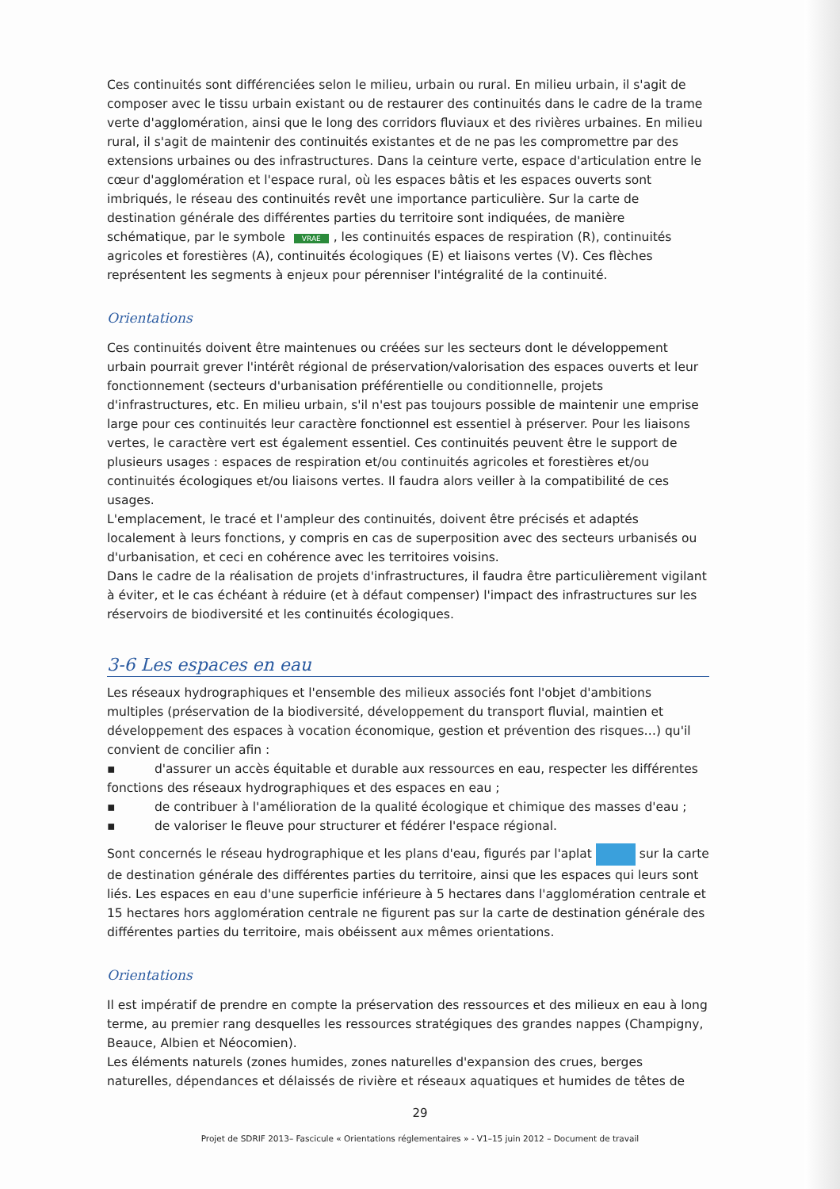Ces continuités sont différenciées selon le milieu, urbain ou rural. En milieu urbain, il s'agit de composer avec le tissu urbain existant ou de restaurer des continuités dans le cadre de la trame verte d'agglomération, ainsi que le long des corridors fluviaux et des rivières urbaines. En milieu rural, il s'agit de maintenir des continuités existantes et de ne pas les compromettre par des extensions urbaines ou des infrastructures. Dans la ceinture verte, espace d'articulation entre le cœur d'agglomération et l'espace rural, où les espaces bâtis et les espaces ouverts sont imbriqués, le réseau des continuités revêt une importance particulière. Sur la carte de destination générale des différentes parties du territoire sont indiquées, de manière schématique, par le symbole VRAE, les continuités espaces de respiration (R), continuités agricoles et forestières (A), continuités écologiques (E) et liaisons vertes (V). Ces flèches représentent les segments à enjeux pour pérenniser l'intégralité de la continuité.
Orientations
Ces continuités doivent être maintenues ou créées sur les secteurs dont le développement urbain pourrait grever l'intérêt régional de préservation/valorisation des espaces ouverts et leur fonctionnement (secteurs d'urbanisation préférentielle ou conditionnelle, projets d'infrastructures, etc. En milieu urbain, s'il n'est pas toujours possible de maintenir une emprise large pour ces continuités leur caractère fonctionnel est essentiel à préserver. Pour les liaisons vertes, le caractère vert est également essentiel. Ces continuités peuvent être le support de plusieurs usages : espaces de respiration et/ou continuités agricoles et forestières et/ou continuités écologiques et/ou liaisons vertes. Il faudra alors veiller à la compatibilité de ces usages.
L'emplacement, le tracé et l'ampleur des continuités, doivent être précisés et adaptés localement à leurs fonctions, y compris en cas de superposition avec des secteurs urbanisés ou d'urbanisation, et ceci en cohérence avec les territoires voisins.
Dans le cadre de la réalisation de projets d'infrastructures, il faudra être particulièrement vigilant à éviter, et le cas échéant à réduire (et à défaut compenser) l'impact des infrastructures sur les réservoirs de biodiversité et les continuités écologiques.
3-6 Les espaces en eau
Les réseaux hydrographiques et l'ensemble des milieux associés font l'objet d'ambitions multiples (préservation de la biodiversité, développement du transport fluvial, maintien et développement des espaces à vocation économique, gestion et prévention des risques…) qu'il convient de concilier afin :
▪ d'assurer un accès équitable et durable aux ressources en eau, respecter les différentes fonctions des réseaux hydrographiques et des espaces en eau ;
▪ de contribuer à l'amélioration de la qualité écologique et chimique des masses d'eau ;
▪ de valoriser le fleuve pour structurer et fédérer l'espace régional.
Sont concernés le réseau hydrographique et les plans d'eau, figurés par l'aplat sur la carte de destination générale des différentes parties du territoire, ainsi que les espaces qui leurs sont liés. Les espaces en eau d'une superficie inférieure à 5 hectares dans l'agglomération centrale et 15 hectares hors agglomération centrale ne figurent pas sur la carte de destination générale des différentes parties du territoire, mais obéissent aux mêmes orientations.
Orientations
Il est impératif de prendre en compte la préservation des ressources et des milieux en eau à long terme, au premier rang desquelles les ressources stratégiques des grandes nappes (Champigny, Beauce, Albien et Néocomien).
Les éléments naturels (zones humides, zones naturelles d'expansion des crues, berges naturelles, dépendances et délaissés de rivière et réseaux aquatiques et humides de têtes de
29
Projet de SDRIF 2013– Fascicule « Orientations réglementaires » - V1–15 juin 2012 – Document de travail